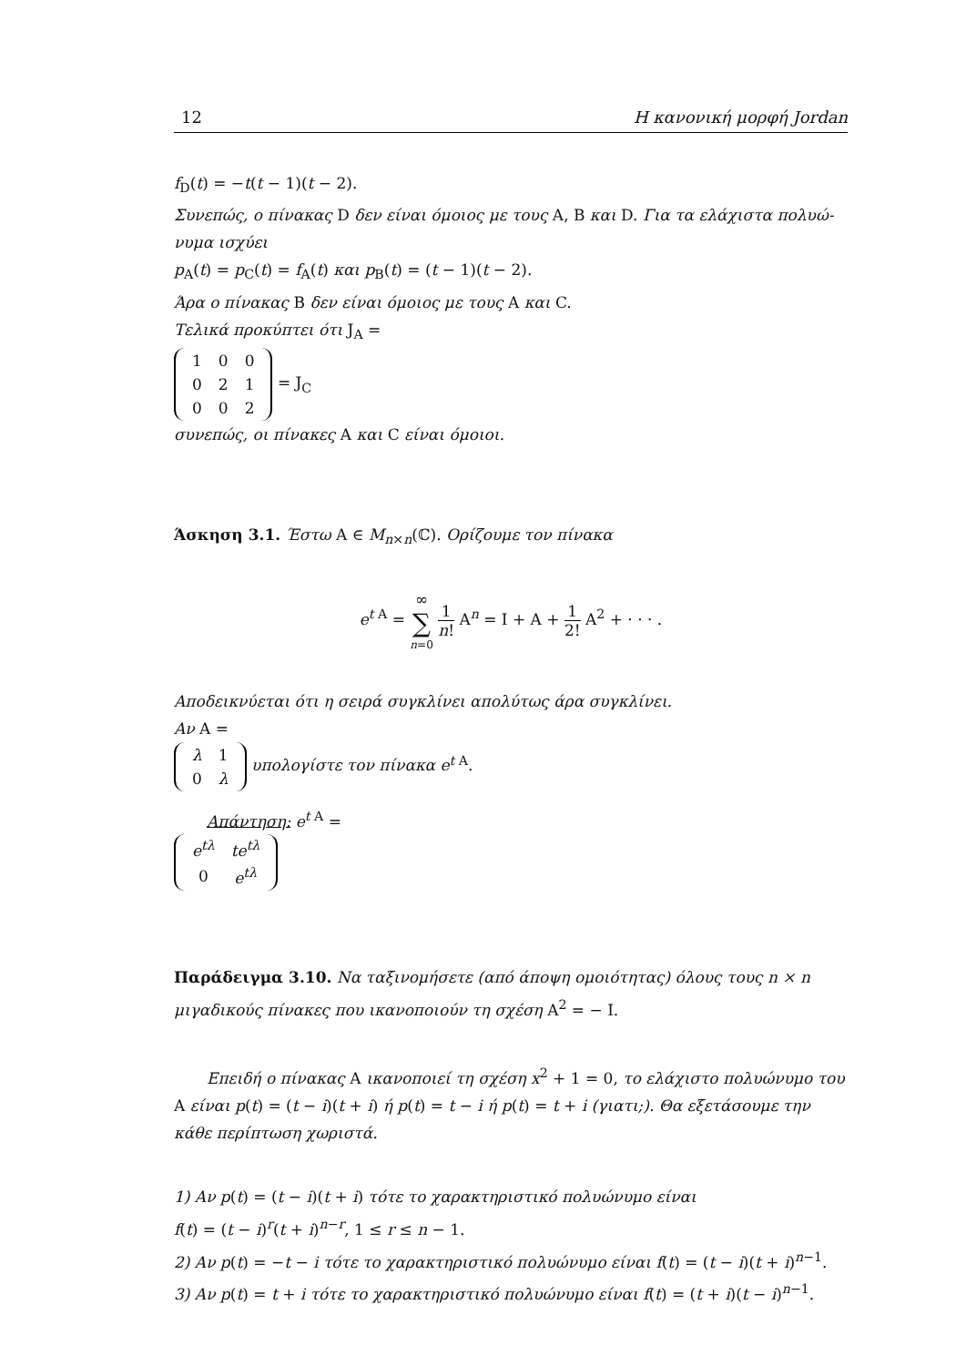12 Η κανονική μορφή Jordan
f<sub>D</sub>(t) = −t(t − 1)(t − 2).
Συνεπώς, ο πίνακας D δεν είναι όμοιος με τους A, B και D. Για τα ελάχιστα πολυώ-νυμα ισχύει
p<sub>A</sub>(t) = p<sub>C</sub>(t) = f<sub>A</sub>(t) και p<sub>B</sub>(t) = (t − 1)(t − 2).
Άρα ο πίνακας B δεν είναι όμοιος με τους A και C.
Τελικά προκύπτει ότι J<sub>A</sub> =
| 1 | 0 | 0 |
| 0 | 2 | 1 |
| 0 | 0 | 2 |
= J<sub>C</sub>
συνεπώς, οι πίνακες A και C είναι όμοιοι.
Άσκηση 3.1. Έστω A ∈ M<sub>n×n</sub>(ℂ). Ορίζουμε τον πίνακα
e<sup>t A</sup> = ∞ ∑ n=0 1 n! A<sup>n</sup> = I + A + 1 2! A<sup>2</sup> + · · · .
Αποδεικνύεται ότι η σειρά συγκλίνει απολύτως άρα συγκλίνει.
Αν A =
| λ | 1 |
| 0 | λ |
υπολογίστε τον πίνακα e<sup>t A</sup>.
Απάντηση: e<sup>t A</sup> =
| e<sup>tλ</sup> | te<sup>tλ</sup> |
| 0 | e<sup>tλ</sup> |
Παράδειγμα 3.10. Να ταξινομήσετε (από άποψη ομοιότητας) όλους τους n × n μιγαδικούς πίνακες που ικανοποιούν τη σχέση A<sup>2</sup> = − I.
Επειδή ο πίνακας A ικανοποιεί τη σχέση x<sup>2</sup> + 1 = 0, το ελάχιστο πολυώνυμο του A είναι p(t) = (t − i)(t + i) ή p(t) = t − i ή p(t) = t + i (γιατι;). Θα εξετάσουμε την κάθε περίπτωση χωριστά.
1) Αν p(t) = (t − i)(t + i) τότε το χαρακτηριστικό πολυώνυμο είναι
f(t) = (t − i)<sup>r</sup>(t + i)<sup>n−r</sup>, 1 ≤ r ≤ n − 1.
2) Αν p(t) = −t − i τότε το χαρακτηριστικό πολυώνυμο είναι f(t) = (t − i)(t + i)<sup>n−1</sup>.
3) Αν p(t) = t + i τότε το χαρακτηριστικό πολυώνυμο είναι f(t) = (t + i)(t − i)<sup>n−1</sup>.